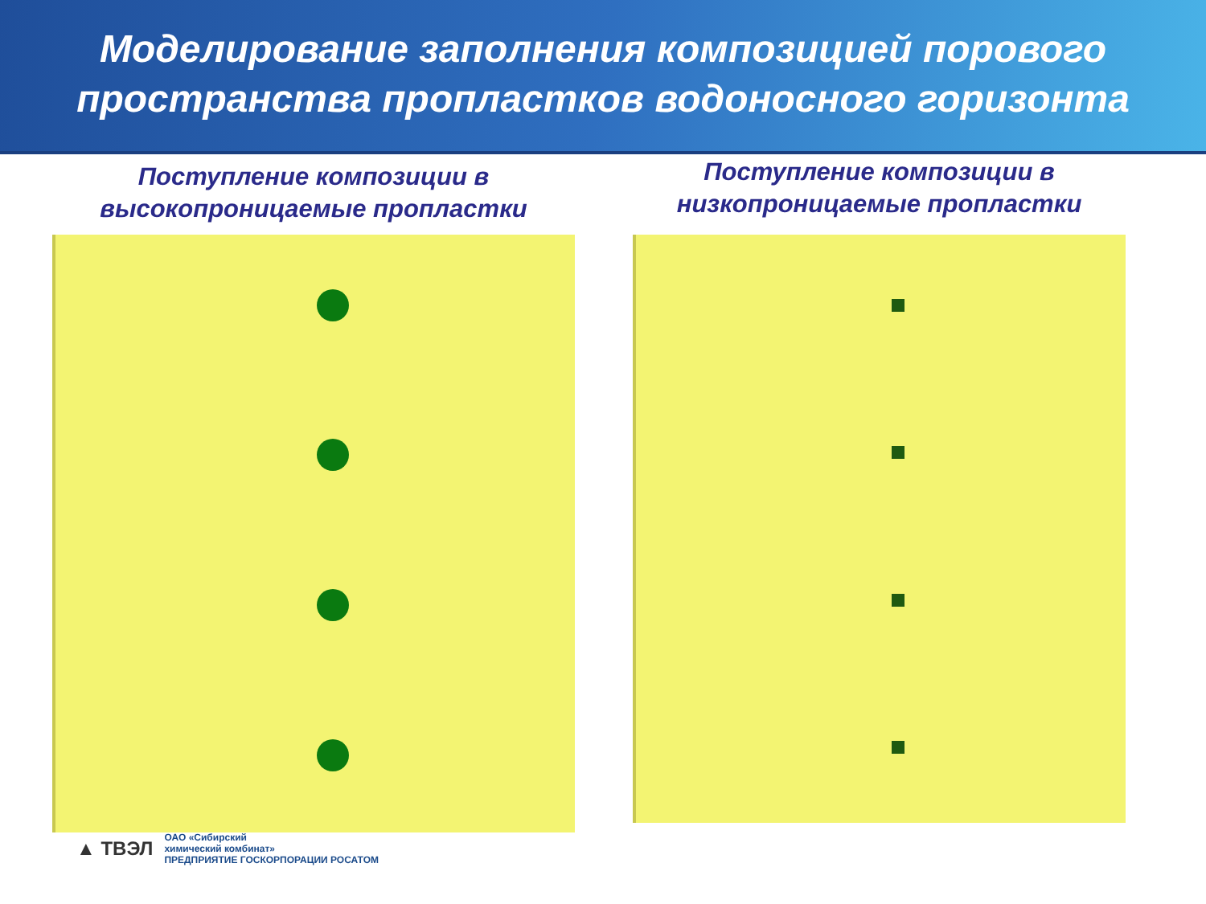Моделирование заполнения композицией порового
пространства пропластков водоносного горизонта
Поступление композиции в
высокопроницаемые пропластки
Поступление композиции в
низкопроницаемые пропластки
▲ ТВЭЛ ОАО «Сибирский
химический комбинат»
ПРЕДПРИЯТИЕ ГОСКОРПОРАЦИИ РОСАТОМ